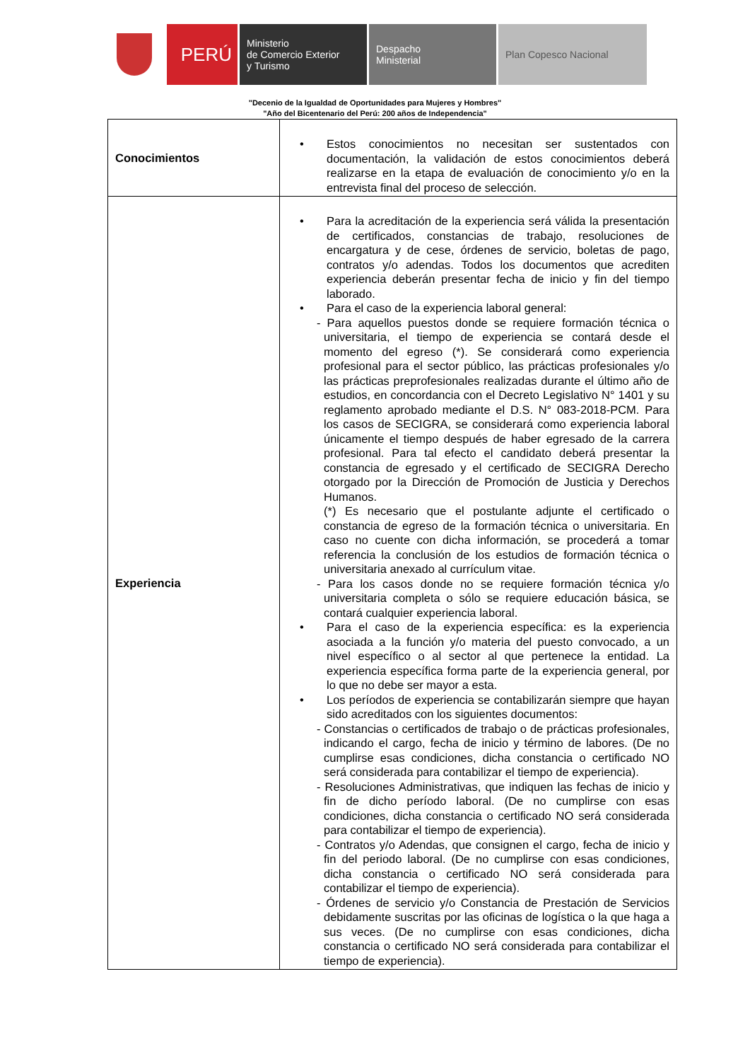PERÚ
Ministerio
de Comercio Exterior
y Turismo
Despacho
Ministerial
Plan Copesco Nacional
"Decenio de la Igualdad de Oportunidades para Mujeres y Hombres"
"Año del Bicentenario del Perú: 200 años de Independencia"
| Conocimientos | • Estos conocimientos no necesitan ser sustentados con documentación, la validación de estos conocimientos deberá realizarse en la etapa de evaluación de conocimiento y/o en la entrevista final del proceso de selección. |
| Experiencia | • Para la acreditación de la experiencia será válida la presentación de certificados, constancias de trabajo, resoluciones de encargatura y de cese, órdenes de servicio, boletas de pago, contratos y/o adendas. Todos los documentos que acrediten experiencia deberán presentar fecha de inicio y fin del tiempo laborado. • Para el caso de la experiencia laboral general: - Para aquellos puestos donde se requiere formación técnica o universitaria, el tiempo de experiencia se contará desde el momento del egreso (*). Se considerará como experiencia profesional para el sector público, las prácticas profesionales y/o las prácticas preprofesionales realizadas durante el último año de estudios, en concordancia con el Decreto Legislativo N° 1401 y su reglamento aprobado mediante el D.S. N° 083-2018-PCM. Para los casos de SECIGRA, se considerará como experiencia laboral únicamente el tiempo después de haber egresado de la carrera profesional. Para tal efecto el candidato deberá presentar la constancia de egresado y el certificado de SECIGRA Derecho otorgado por la Dirección de Promoción de Justicia y Derechos Humanos. (*) Es necesario que el postulante adjunte el certificado o constancia de egreso de la formación técnica o universitaria. En caso no cuente con dicha información, se procederá a tomar referencia la conclusión de los estudios de formación técnica o universitaria anexado al currículum vitae. - Para los casos donde no se requiere formación técnica y/o universitaria completa o sólo se requiere educación básica, se contará cualquier experiencia laboral. • Para el caso de la experiencia específica: es la experiencia asociada a la función y/o materia del puesto convocado, a un nivel específico o al sector al que pertenece la entidad. La experiencia específica forma parte de la experiencia general, por lo que no debe ser mayor a esta. • Los períodos de experiencia se contabilizarán siempre que hayan sido acreditados con los siguientes documentos: - Constancias o certificados de trabajo o de prácticas profesionales, indicando el cargo, fecha de inicio y término de labores. (De no cumplirse esas condiciones, dicha constancia o certificado NO será considerada para contabilizar el tiempo de experiencia). - Resoluciones Administrativas, que indiquen las fechas de inicio y fin de dicho período laboral. (De no cumplirse con esas condiciones, dicha constancia o certificado NO será considerada para contabilizar el tiempo de experiencia). - Contratos y/o Adendas, que consignen el cargo, fecha de inicio y fin del periodo laboral. (De no cumplirse con esas condiciones, dicha constancia o certificado NO será considerada para contabilizar el tiempo de experiencia). - Órdenes de servicio y/o Constancia de Prestación de Servicios debidamente suscritas por las oficinas de logística o la que haga a sus veces. (De no cumplirse con esas condiciones, dicha constancia o certificado NO será considerada para contabilizar el tiempo de experiencia). |